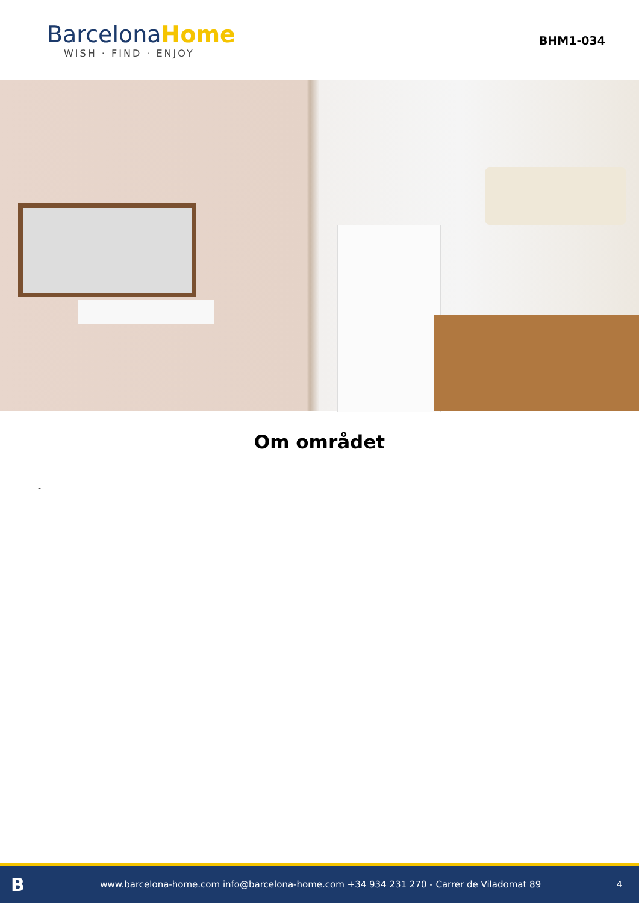Barcelona Home
WISH · FIND · ENJOY
BHM1-034
Om området
-
Bwww.barcelona-home.com info@barcelona-home.com +34 934 231 270 - Carrer de Viladomat 89 4